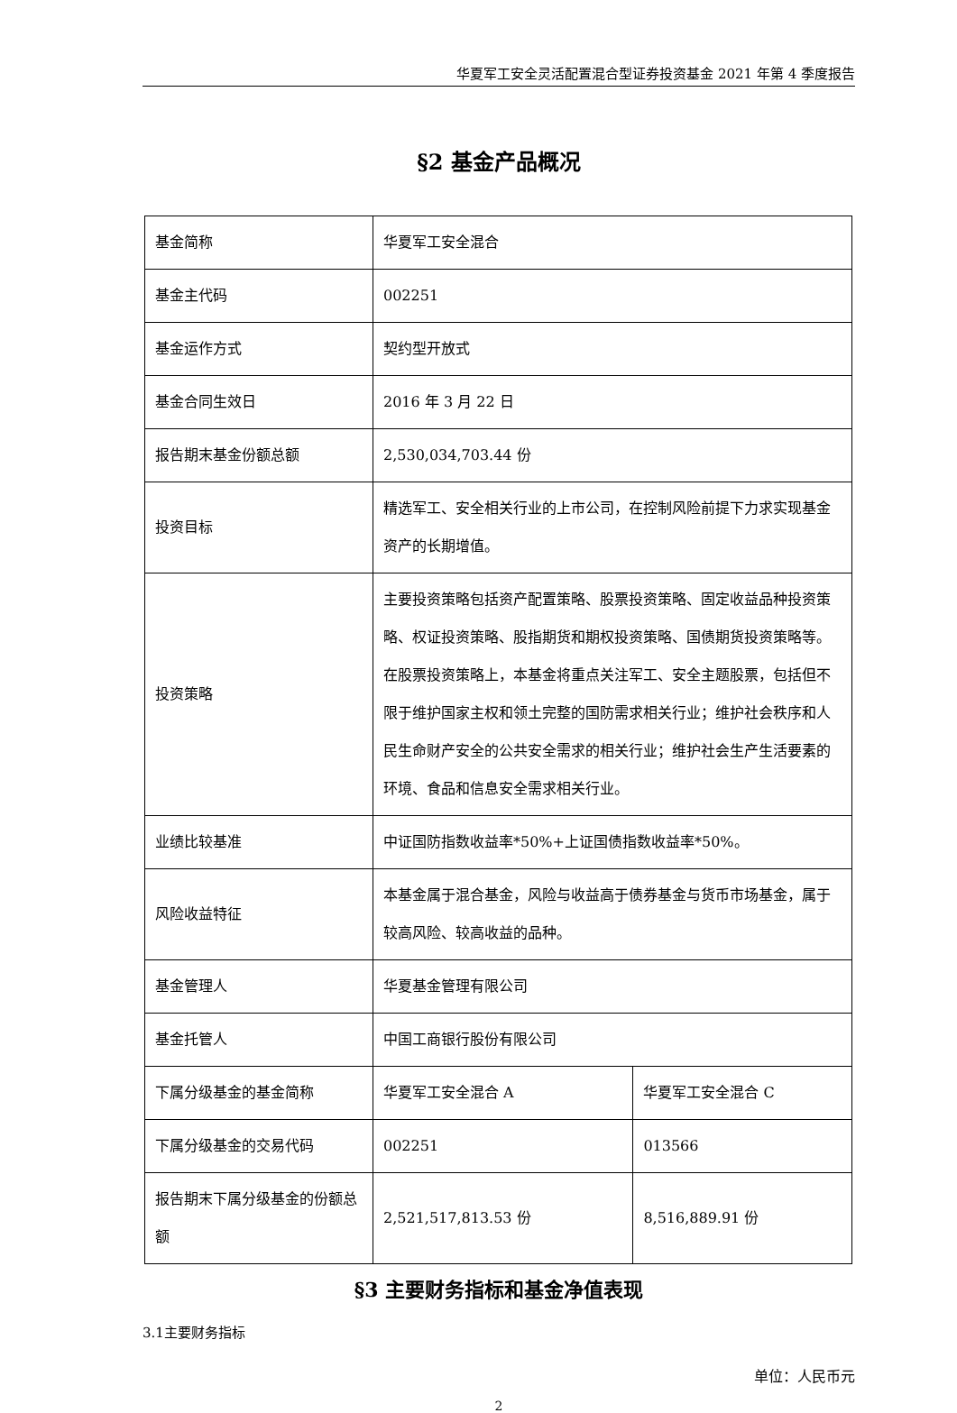华夏军工安全灵活配置混合型证券投资基金 2021 年第 4 季度报告
§2 基金产品概况
| 基金简称 | 华夏军工安全混合 | |
| 基金主代码 | 002251 | |
| 基金运作方式 | 契约型开放式 | |
| 基金合同生效日 | 2016 年 3 月 22 日 | |
| 报告期末基金份额总额 | 2,530,034,703.44 份 | |
| 投资目标 | 精选军工、安全相关行业的上市公司，在控制风险前提下力求实现基金资产的长期增值。 | |
| 投资策略 | 主要投资策略包括资产配置策略、股票投资策略、固定收益品种投资策略、权证投资策略、股指期货和期权投资策略、国债期货投资策略等。在股票投资策略上，本基金将重点关注军工、安全主题股票，包括但不限于维护国家主权和领土完整的国防需求相关行业；维护社会秩序和人民生命财产安全的公共安全需求的相关行业；维护社会生产生活要素的环境、食品和信息安全需求相关行业。 | |
| 业绩比较基准 | 中证国防指数收益率*50%+上证国债指数收益率*50%。 | |
| 风险收益特征 | 本基金属于混合基金，风险与收益高于债券基金与货币市场基金，属于较高风险、较高收益的品种。 | |
| 基金管理人 | 华夏基金管理有限公司 | |
| 基金托管人 | 中国工商银行股份有限公司 | |
| 下属分级基金的基金简称 | 华夏军工安全混合 A | 华夏军工安全混合 C |
| 下属分级基金的交易代码 | 002251 | 013566 |
| 报告期末下属分级基金的份额总额 | 2,521,517,813.53 份 | 8,516,889.91 份 |
§3 主要财务指标和基金净值表现
3.1主要财务指标
单位：人民币元
2